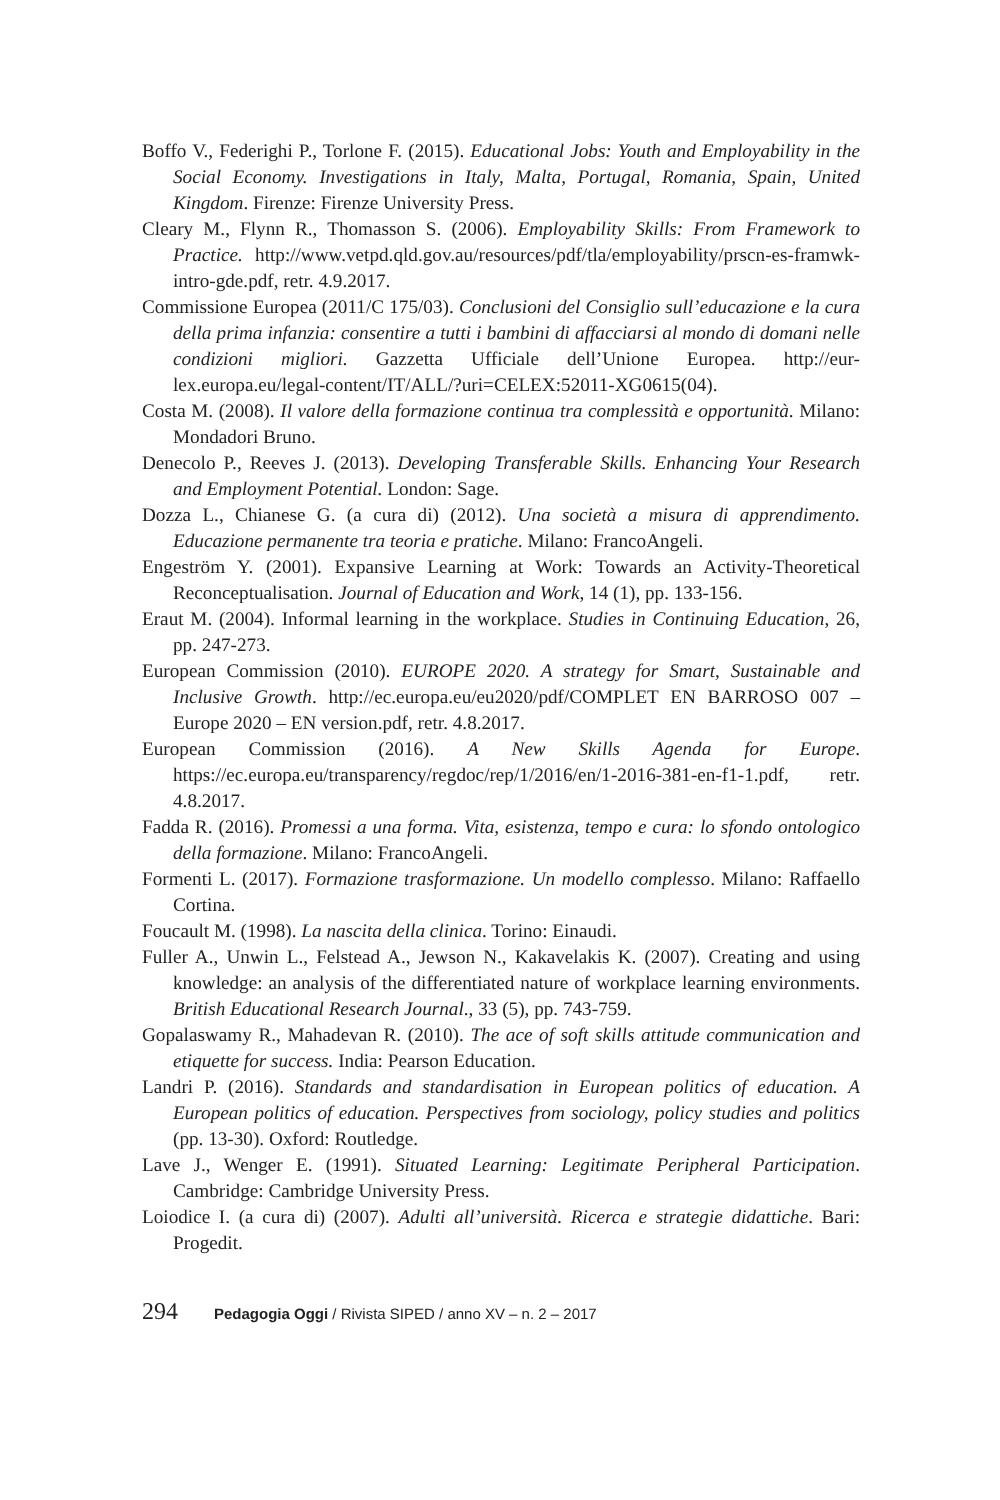Boffo V., Federighi P., Torlone F. (2015). Educational Jobs: Youth and Employability in the Social Economy. Investigations in Italy, Malta, Portugal, Romania, Spain, United Kingdom. Firenze: Firenze University Press.
Cleary M., Flynn R., Thomasson S. (2006). Employability Skills: From Framework to Practice. http://www.vetpd.qld.gov.au/resources/pdf/tla/employability/prscn-es-framwk-intro-gde.pdf, retr. 4.9.2017.
Commissione Europea (2011/C 175/03). Conclusioni del Consiglio sull’educazione e la cura della prima infanzia: consentire a tutti i bambini di affacciarsi al mondo di domani nelle condizioni migliori. Gazzetta Ufficiale dell’Unione Europea. http://eur-lex.europa.eu/legal-content/IT/ALL/?uri=CELEX:52011-XG0615(04).
Costa M. (2008). Il valore della formazione continua tra complessità e opportunità. Milano: Mondadori Bruno.
Denecolo P., Reeves J. (2013). Developing Transferable Skills. Enhancing Your Research and Employment Potential. London: Sage.
Dozza L., Chianese G. (a cura di) (2012). Una società a misura di apprendimento. Educazione permanente tra teoria e pratiche. Milano: FrancoAngeli.
Engeström Y. (2001). Expansive Learning at Work: Towards an Activity-Theoretical Reconceptualisation. Journal of Education and Work, 14 (1), pp. 133-156.
Eraut M. (2004). Informal learning in the workplace. Studies in Continuing Education, 26, pp. 247-273.
European Commission (2010). EUROPE 2020. A strategy for Smart, Sustainable and Inclusive Growth. http://ec.europa.eu/eu2020/pdf/COMPLET EN BARROSO 007 – Europe 2020 – EN version.pdf, retr. 4.8.2017.
European Commission (2016). A New Skills Agenda for Europe. https://ec.europa.eu/transparency/regdoc/rep/1/2016/en/1-2016-381-en-f1-1.pdf, retr. 4.8.2017.
Fadda R. (2016). Promessi a una forma. Vita, esistenza, tempo e cura: lo sfondo ontologico della formazione. Milano: FrancoAngeli.
Formenti L. (2017). Formazione trasformazione. Un modello complesso. Milano: Raffaello Cortina.
Foucault M. (1998). La nascita della clinica. Torino: Einaudi.
Fuller A., Unwin L., Felstead A., Jewson N., Kakavelakis K. (2007). Creating and using knowledge: an analysis of the differentiated nature of workplace learning environments. British Educational Research Journal., 33 (5), pp. 743-759.
Gopalaswamy R., Mahadevan R. (2010). The ace of soft skills attitude communication and etiquette for success. India: Pearson Education.
Landri P. (2016). Standards and standardisation in European politics of education. A European politics of education. Perspectives from sociology, policy studies and politics (pp. 13-30). Oxford: Routledge.
Lave J., Wenger E. (1991). Situated Learning: Legitimate Peripheral Participation. Cambridge: Cambridge University Press.
Loiodice I. (a cura di) (2007). Adulti all’università. Ricerca e strategie didattiche. Bari: Progedit.
294 Pedagogia Oggi / Rivista SIPED / anno XV – n. 2 – 2017